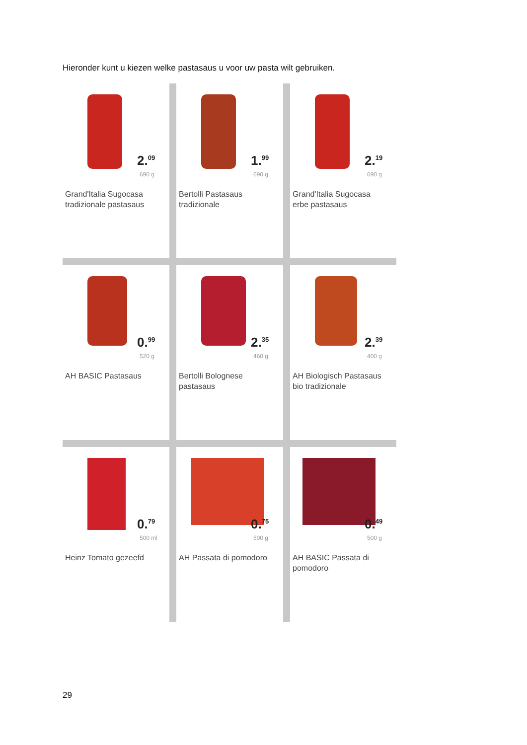Hieronder kunt u kiezen welke pastasaus u voor uw pasta wilt gebruiken.
2.<sup>09</sup>
690 g
Grand'Italia Sugocasa
tradizionale pastasaus
1.<sup>99</sup>
690 g
Bertolli Pastasaus
tradizionale
2.<sup>19</sup>
690 g
Grand'Italia Sugocasa
erbe pastasaus
0.<sup>99</sup>
520 g
AH BASIC Pastasaus
2.<sup>35</sup>
460 g
Bertolli Bolognese
pastasaus
2.<sup>39</sup>
400 g
AH Biologisch Pastasaus
bio tradizionale
0.<sup>79</sup>
500 ml
Heinz Tomato gezeefd
0.<sup>75</sup>
500 g
AH Passata di pomodoro
0.<sup>49</sup>
500 g
AH BASIC Passata di
pomodoro
29